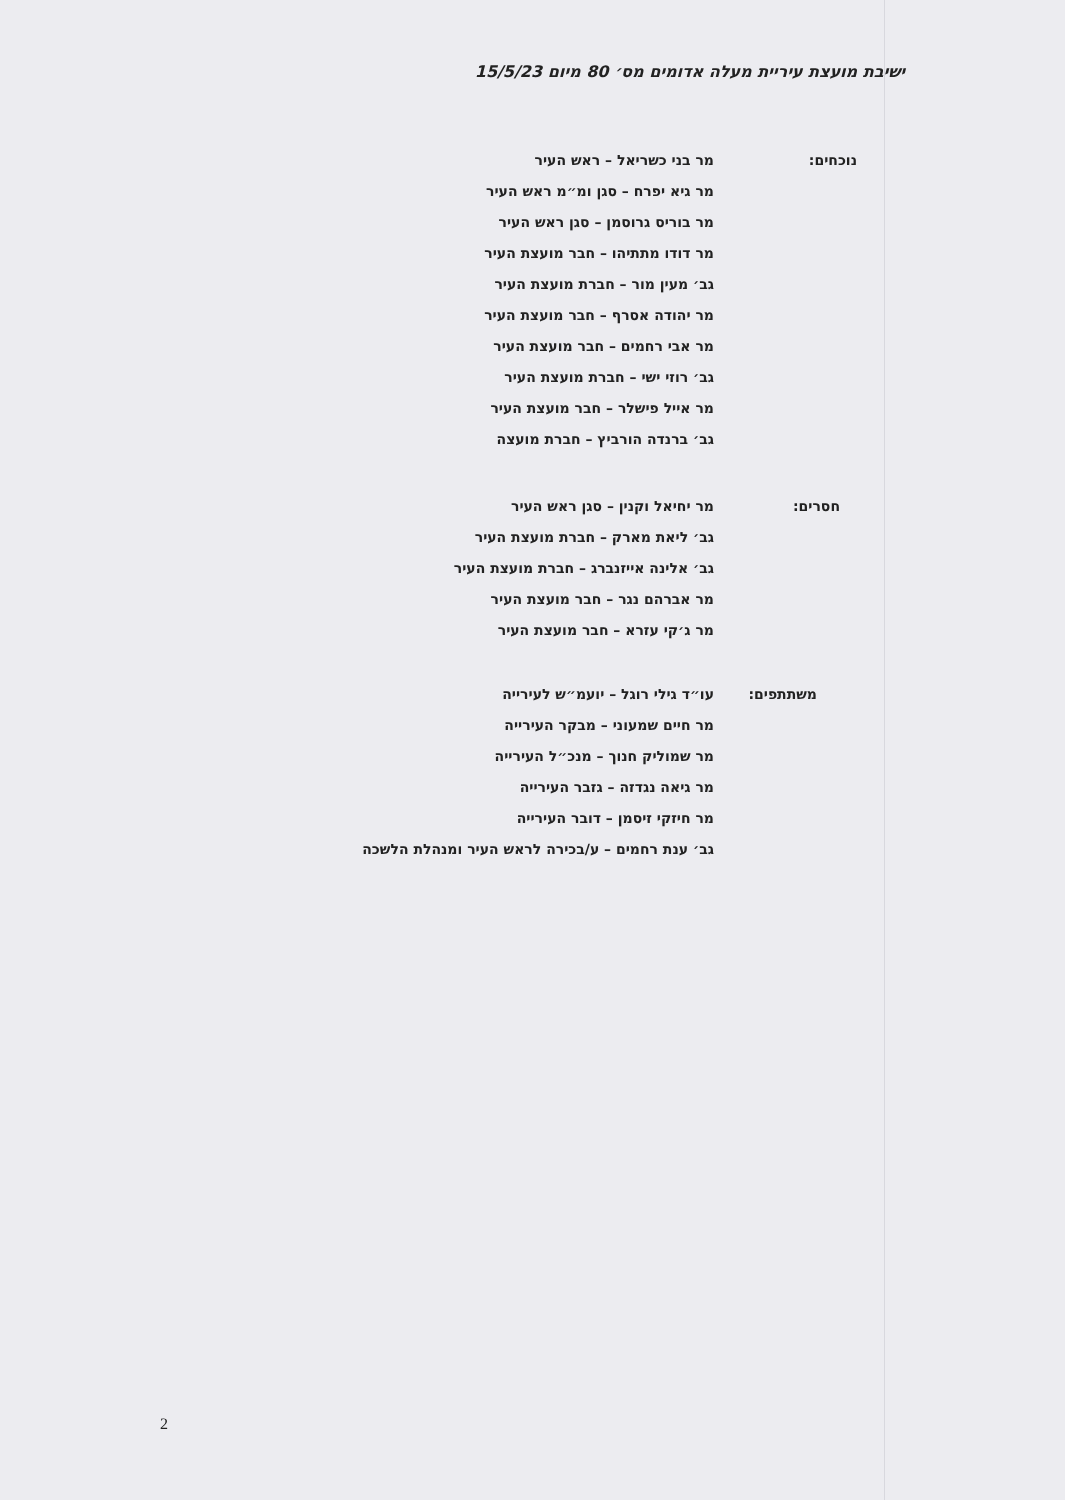ישיבת מועצת עיריית מעלה אדומים מס׳ 80 מיום 15/5/23
נוכחים:
מר בני כשריאל – ראש העיר
מר גיא יפרח – סגן ומ״מ ראש העיר
מר בוריס גרוסמן – סגן ראש העיר
מר דודו מתתיהו – חבר מועצת העיר
גב׳ מעין מור – חברת מועצת העיר
מר יהודה אסרף – חבר מועצת העיר
מר אבי רחמים – חבר מועצת העיר
גב׳ רוזי ישי – חברת מועצת העיר
מר אייל פישלר – חבר מועצת העיר
גב׳ ברנדה הורביץ – חברת מועצה
חסרים:
מר יחיאל וקנין – סגן ראש העיר
גב׳ ליאת מארק – חברת מועצת העיר
גב׳ אלינה אייזנברג – חברת מועצת העיר
מר אברהם נגר – חבר מועצת העיר
מר ג׳קי עזרא – חבר מועצת העיר
משתתפים:
עו״ד גילי רוגל – יועמ״ש לעירייה
מר חיים שמעוני – מבקר העירייה
מר שמוליק חנוך – מנכ״ל העירייה
מר גיאה נגדזה – גזבר העירייה
מר חיזקי זיסמן – דובר העירייה
גב׳ ענת רחמים – ע/בכירה לראש העיר ומנהלת הלשכה
2